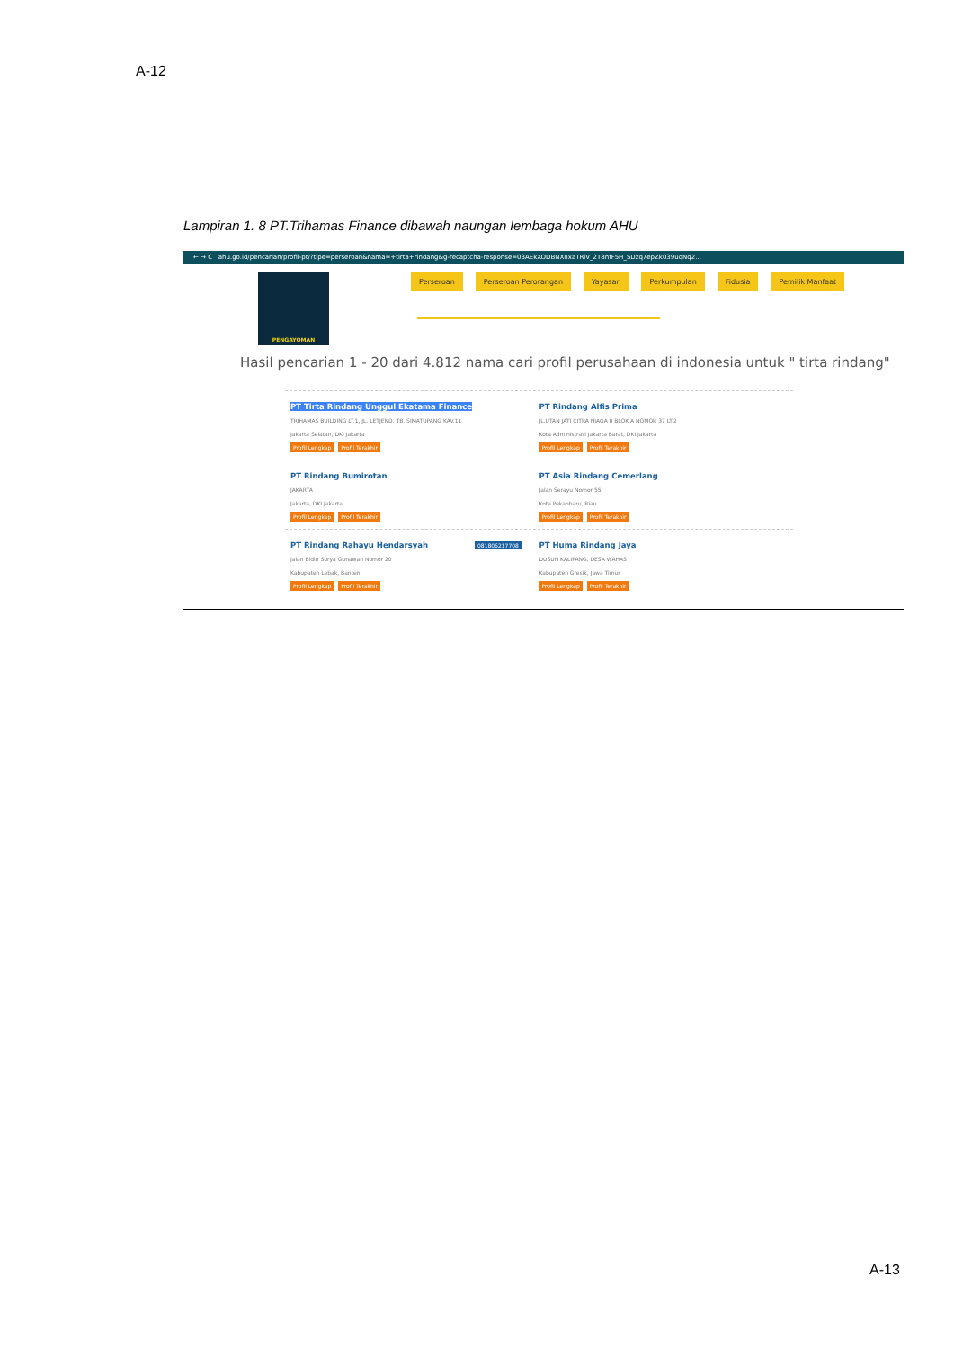A-12
Lampiran 1. 8 PT.Trihamas Finance dibawah naungan lembaga hokum AHU
← → C ahu.go.id/pencarian/profil-pt/?tipe=perseroan&nama=+tirta+rindang&g-recaptcha-response=03AEkXODBNXnxaTRiV_2T8nfF5H_SDzq7epZk039uqNq2...
PENGAYOMAN
Perseroan Perseroan Perorangan Yayasan Perkumpulan Fidusia Pemilik Manfaat
Hasil pencarian 1 - 20 dari 4.812 nama cari profil perusahaan di indonesia untuk " tirta rindang"
PT Tirta Rindang Unggul Ekatama Finance
TRIHAMAS BUILDING LT.1, JL. LETJEND. TB. SIMATUPANG KAV.11
Jakarta Selatan, DKI Jakarta
Profil Lengkap Profil Terakhir
PT Rindang Alfis Prima
JL.UTAN JATI CITRA NIAGA II BLOK A NOMOR 37 LT.2
Kota Administrasi Jakarta Barat, DKI Jakarta
Profil Lengkap Profil Terakhir
PT Rindang Bumirotan
JAKARTA
Jakarta, DKI Jakarta
Profil Lengkap Profil Terakhir
PT Asia Rindang Cemerlang
Jalan Serayu Nomor 55
Kota Pekanbaru, Riau
Profil Lengkap Profil Terakhir
PT Rindang Rahayu Hendarsyah 081806217708
Jalan Bidin Surya Gunawan Nomor 20
Kabupaten Lebak, Banten
Profil Lengkap Profil Terakhir
PT Huma Rindang Jaya
DUSUN KALIPANG, DESA WAHAS
Kabupaten Gresik, Jawa Timur
Profil Lengkap Profil Terakhir
A-13